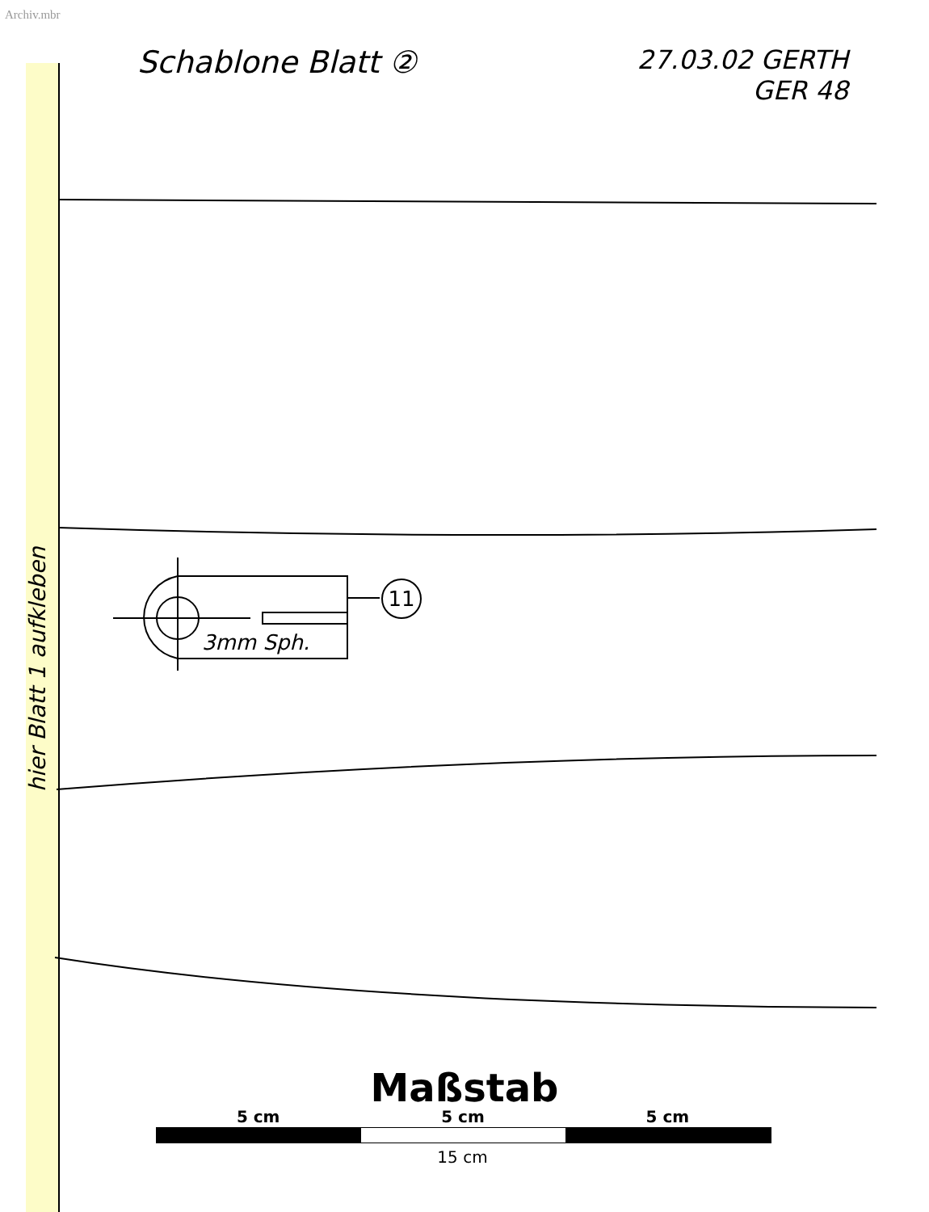Archiv.mbr
Schablone Blatt ②
27.03.02 GERTH
GER 48
11
3mm Sph.
hier Blatt 1 aufkleben
Maßstab
5 cm 5 cm 5 cm
15 cm